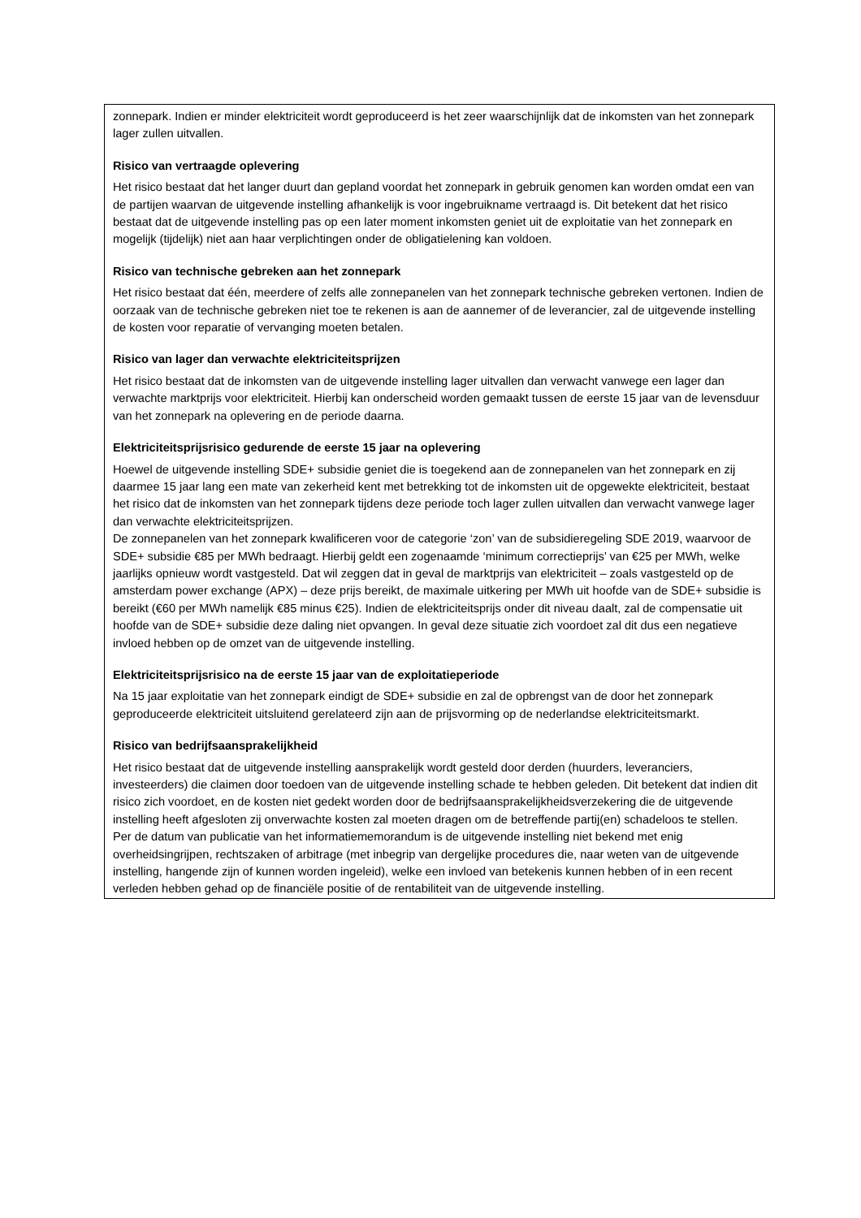zonnepark. Indien er minder elektriciteit wordt geproduceerd is het zeer waarschijnlijk dat de inkomsten van het zonnepark lager zullen uitvallen.
Risico van vertraagde oplevering
Het risico bestaat dat het langer duurt dan gepland voordat het zonnepark in gebruik genomen kan worden omdat een van de partijen waarvan de uitgevende instelling afhankelijk is voor ingebruikname vertraagd is. Dit betekent dat het risico bestaat dat de uitgevende instelling pas op een later moment inkomsten geniet uit de exploitatie van het zonnepark en mogelijk (tijdelijk) niet aan haar verplichtingen onder de obligatielening kan voldoen.
Risico van technische gebreken aan het zonnepark
Het risico bestaat dat één, meerdere of zelfs alle zonnepanelen van het zonnepark technische gebreken vertonen. Indien de oorzaak van de technische gebreken niet toe te rekenen is aan de aannemer of de leverancier, zal de uitgevende instelling de kosten voor reparatie of vervanging moeten betalen.
Risico van lager dan verwachte elektriciteitsprijzen
Het risico bestaat dat de inkomsten van de uitgevende instelling lager uitvallen dan verwacht vanwege een lager dan verwachte marktprijs voor elektriciteit. Hierbij kan onderscheid worden gemaakt tussen de eerste 15 jaar van de levensduur van het zonnepark na oplevering en de periode daarna.
Elektriciteitsprijsrisico gedurende de eerste 15 jaar na oplevering
Hoewel de uitgevende instelling SDE+ subsidie geniet die is toegekend aan de zonnepanelen van het zonnepark en zij daarmee 15 jaar lang een mate van zekerheid kent met betrekking tot de inkomsten uit de opgewekte elektriciteit, bestaat het risico dat de inkomsten van het zonnepark tijdens deze periode toch lager zullen uitvallen dan verwacht vanwege lager dan verwachte elektriciteitsprijzen.
De zonnepanelen van het zonnepark kwalificeren voor de categorie ‘zon’ van de subsidieregeling SDE 2019, waarvoor de SDE+ subsidie €85 per MWh bedraagt. Hierbij geldt een zogenaamde ‘minimum correctieprijs’ van €25 per MWh, welke jaarlijks opnieuw wordt vastgesteld. Dat wil zeggen dat in geval de marktprijs van elektriciteit – zoals vastgesteld op de amsterdam power exchange (APX) – deze prijs bereikt, de maximale uitkering per MWh uit hoofde van de SDE+ subsidie is bereikt (€60 per MWh namelijk €85 minus €25). Indien de elektriciteitsprijs onder dit niveau daalt, zal de compensatie uit hoofde van de SDE+ subsidie deze daling niet opvangen. In geval deze situatie zich voordoet zal dit dus een negatieve invloed hebben op de omzet van de uitgevende instelling.
Elektriciteitsprijsrisico na de eerste 15 jaar van de exploitatieperiode
Na 15 jaar exploitatie van het zonnepark eindigt de SDE+ subsidie en zal de opbrengst van de door het zonnepark geproduceerde elektriciteit uitsluitend gerelateerd zijn aan de prijsvorming op de nederlandse elektriciteitsmarkt.
Risico van bedrijfsaansprakelijkheid
Het risico bestaat dat de uitgevende instelling aansprakelijk wordt gesteld door derden (huurders, leveranciers, investeerders) die claimen door toedoen van de uitgevende instelling schade te hebben geleden. Dit betekent dat indien dit risico zich voordoet, en de kosten niet gedekt worden door de bedrijfsaansprakelijkheidsverzekering die de uitgevende instelling heeft afgesloten zij onverwachte kosten zal moeten dragen om de betreffende partij(en) schadeloos te stellen.
Per de datum van publicatie van het informatiememorandum is de uitgevende instelling niet bekend met enig overheidsingrijpen, rechtszaken of arbitrage (met inbegrip van dergelijke procedures die, naar weten van de uitgevende instelling, hangende zijn of kunnen worden ingeleid), welke een invloed van betekenis kunnen hebben of in een recent verleden hebben gehad op de financiële positie of de rentabiliteit van de uitgevende instelling.